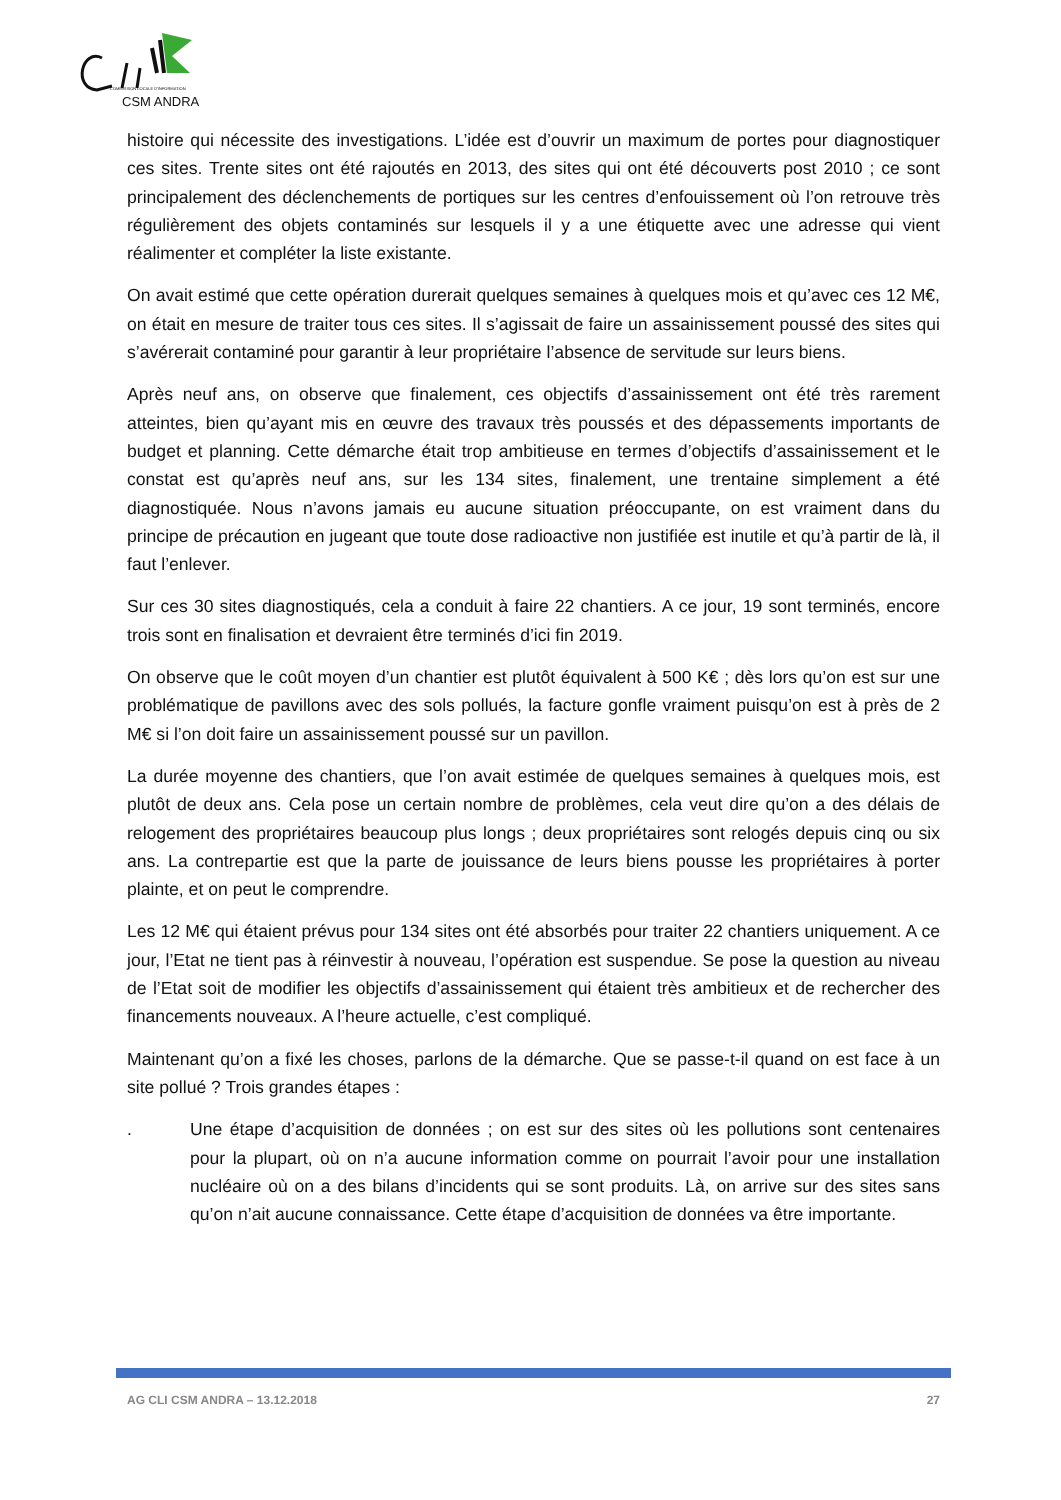COMMISSION LOCALE D'INFORMATION
CSM ANDRA
histoire qui nécessite des investigations. L’idée est d’ouvrir un maximum de portes pour diagnostiquer ces sites. Trente sites ont été rajoutés en 2013, des sites qui ont été découverts post 2010 ; ce sont principalement des déclenchements de portiques sur les centres d’enfouissement où l’on retrouve très régulièrement des objets contaminés sur lesquels il y a une étiquette avec une adresse qui vient réalimenter et compléter la liste existante.
On avait estimé que cette opération durerait quelques semaines à quelques mois et qu’avec ces 12 M€, on était en mesure de traiter tous ces sites. Il s’agissait de faire un assainissement poussé des sites qui s’avérerait contaminé pour garantir à leur propriétaire l’absence de servitude sur leurs biens.
Après neuf ans, on observe que finalement, ces objectifs d’assainissement ont été très rarement atteintes, bien qu’ayant mis en œuvre des travaux très poussés et des dépassements importants de budget et planning. Cette démarche était trop ambitieuse en termes d’objectifs d’assainissement et le constat est qu’après neuf ans, sur les 134 sites, finalement, une trentaine simplement a été diagnostiquée. Nous n’avons jamais eu aucune situation préoccupante, on est vraiment dans du principe de précaution en jugeant que toute dose radioactive non justifiée est inutile et qu’à partir de là, il faut l’enlever.
Sur ces 30 sites diagnostiqués, cela a conduit à faire 22 chantiers. A ce jour, 19 sont terminés, encore trois sont en finalisation et devraient être terminés d’ici fin 2019.
On observe que le coût moyen d’un chantier est plutôt équivalent à 500 K€ ; dès lors qu’on est sur une problématique de pavillons avec des sols pollués, la facture gonfle vraiment puisqu’on est à près de 2 M€ si l’on doit faire un assainissement poussé sur un pavillon.
La durée moyenne des chantiers, que l’on avait estimée de quelques semaines à quelques mois, est plutôt de deux ans. Cela pose un certain nombre de problèmes, cela veut dire qu’on a des délais de relogement des propriétaires beaucoup plus longs ; deux propriétaires sont relogés depuis cinq ou six ans. La contrepartie est que la parte de jouissance de leurs biens pousse les propriétaires à porter plainte, et on peut le comprendre.
Les 12 M€ qui étaient prévus pour 134 sites ont été absorbés pour traiter 22 chantiers uniquement. A ce jour, l’Etat ne tient pas à réinvestir à nouveau, l’opération est suspendue. Se pose la question au niveau de l’Etat soit de modifier les objectifs d’assainissement qui étaient très ambitieux et de rechercher des financements nouveaux. A l’heure actuelle, c’est compliqué.
Maintenant qu’on a fixé les choses, parlons de la démarche. Que se passe-t-il quand on est face à un site pollué ? Trois grandes étapes :
. Une étape d’acquisition de données ; on est sur des sites où les pollutions sont centenaires pour la plupart, où on n’a aucune information comme on pourrait l’avoir pour une installation nucléaire où on a des bilans d’incidents qui se sont produits. Là, on arrive sur des sites sans qu’on n’ait aucune connaissance. Cette étape d’acquisition de données va être importante.
AG CLI CSM ANDRA – 13.12.2018 27